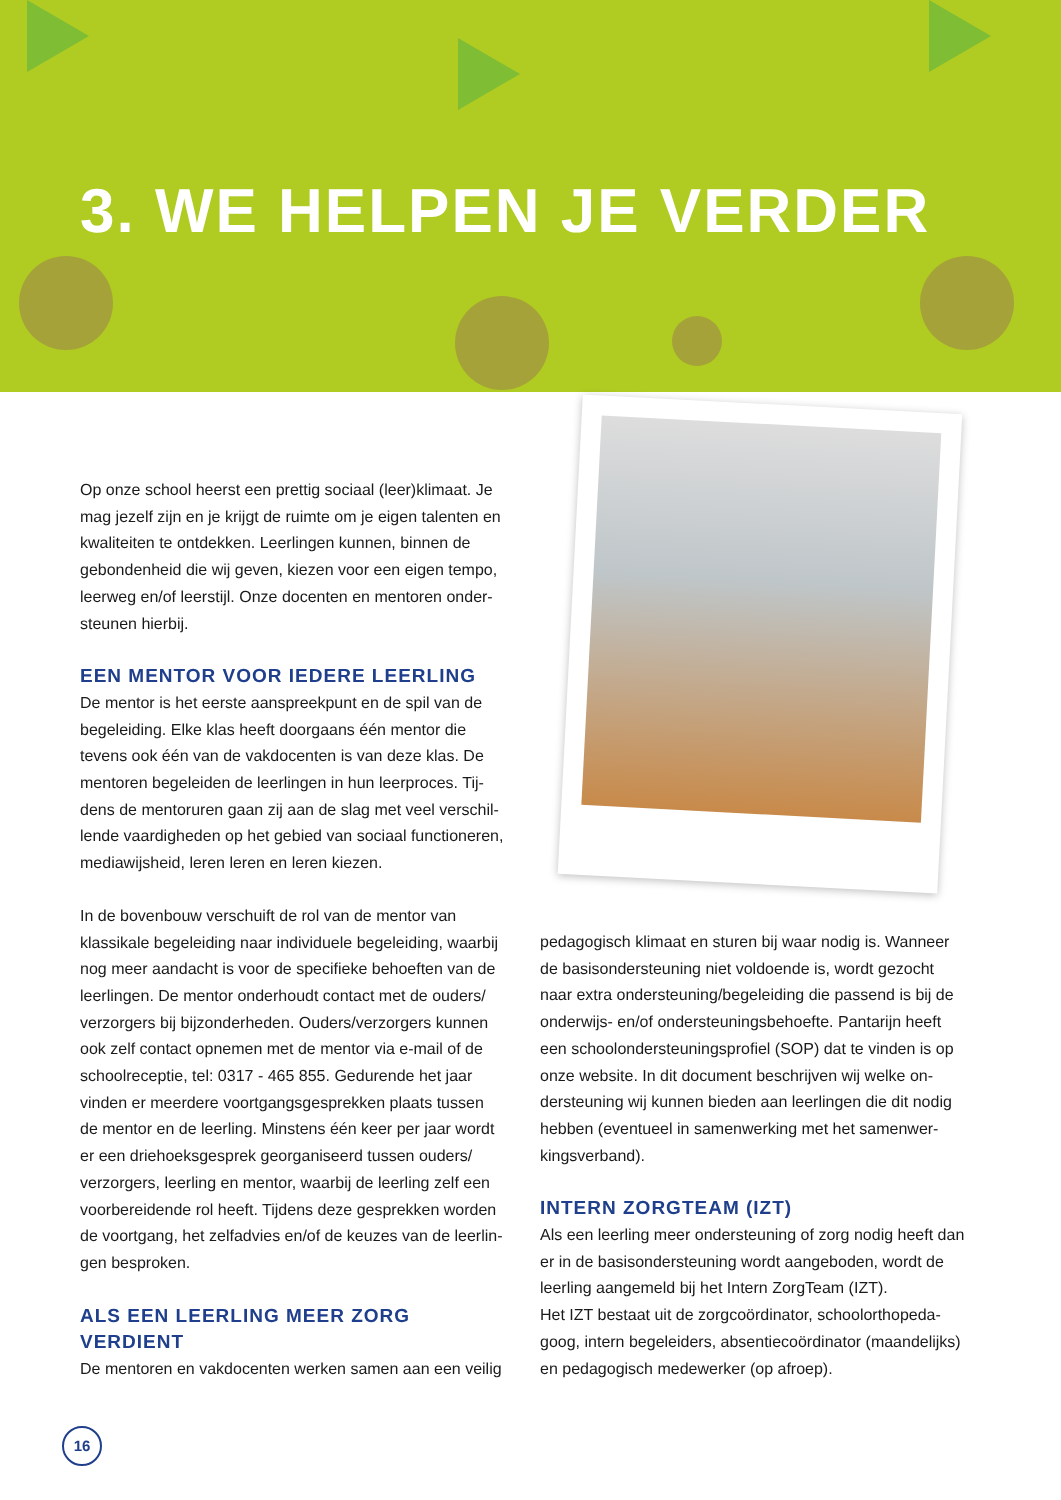3. WE HELPEN JE VERDER
Op onze school heerst een prettig sociaal (leer)klimaat. Je mag jezelf zijn en je krijgt de ruimte om je eigen talenten en kwaliteiten te ontdekken. Leerlingen kunnen, binnen de gebondenheid die wij geven, kiezen voor een eigen tempo, leerweg en/of leerstijl. Onze docenten en mentoren onder­steunen hierbij.
EEN MENTOR VOOR IEDERE LEERLING
De mentor is het eerste aanspreekpunt en de spil van de begeleiding. Elke klas heeft doorgaans één mentor die tevens ook één van de vakdocenten is van deze klas. De mentoren begeleiden de leerlingen in hun leerproces. Tij­dens de mentoruren gaan zij aan de slag met veel verschil­lende vaardigheden op het gebied van sociaal functioneren, mediawijsheid, leren leren en leren kiezen.
In de bovenbouw verschuift de rol van de mentor van klassikale begeleiding naar individuele begeleiding, waarbij nog meer aandacht is voor de specifieke behoeften van de leerlingen. De mentor onderhoudt contact met de ouders/ verzorgers bij bijzonderheden. Ouders/verzorgers kunnen ook zelf contact opnemen met de mentor via e-mail of de schoolreceptie, tel: 0317 - 465 855. Gedurende het jaar vinden er meerdere voortgangsgesprekken plaats tussen de mentor en de leerling. Minstens één keer per jaar wordt er een driehoeksgesprek georganiseerd tussen ouders/ verzorgers, leerling en mentor, waarbij de leerling zelf een voorbereidende rol heeft. Tijdens deze gesprekken worden de voortgang, het zelfadvies en/of de keuzes van de leerlin­gen besproken.
ALS EEN LEERLING MEER ZORG VERDIENT
De mentoren en vakdocenten werken samen aan een veilig
pedagogisch klimaat en sturen bij waar nodig is. Wanneer de basisondersteuning niet voldoende is, wordt gezocht naar extra ondersteuning/begeleiding die passend is bij de onderwijs- en/of ondersteuningsbehoefte. Pantarijn heeft een schoolondersteuningsprofiel (SOP) dat te vinden is op onze website. In dit document beschrijven wij welke on­dersteuning wij kunnen bieden aan leerlingen die dit nodig hebben (eventueel in samenwerking met het samenwer­kingsverband).
INTERN ZORGTEAM (IZT)
Als een leerling meer ondersteuning of zorg nodig heeft dan er in de basisondersteuning wordt aangeboden, wordt de leerling aangemeld bij het Intern ZorgTeam (IZT).
Het IZT bestaat uit de zorgcoördinator, schoolorthopeda­goog, intern begeleiders, absentiecoördinator (maandelijks) en pedagogisch medewerker (op afroep).
16